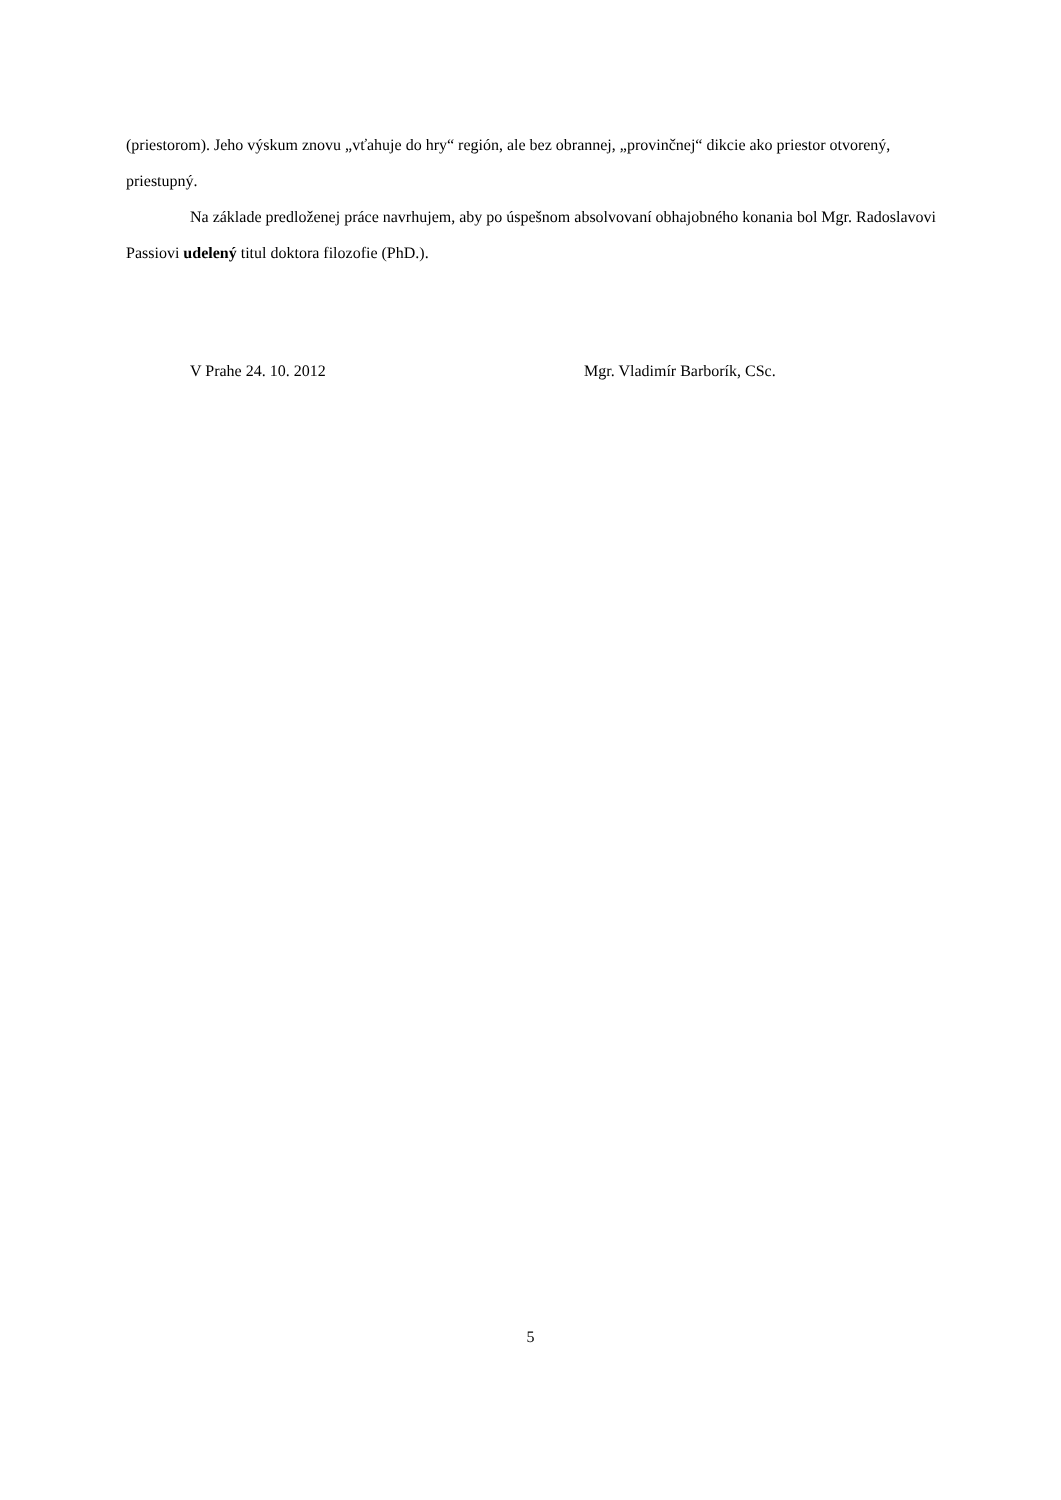(priestorom). Jeho výskum znovu „vťahuje do hry“ región, ale bez obrannej, „provinčnej“ dikcie ako priestor otvorený, priestupný.
Na základe predloženej práce navrhujem, aby po úspešnom absolvovaní obhajobného konania bol Mgr. Radoslavovi Passiovi udelený titul doktora filozofie (PhD.).
V Prahe 24. 10. 2012 Mgr. Vladimír Barborík, CSc.
5